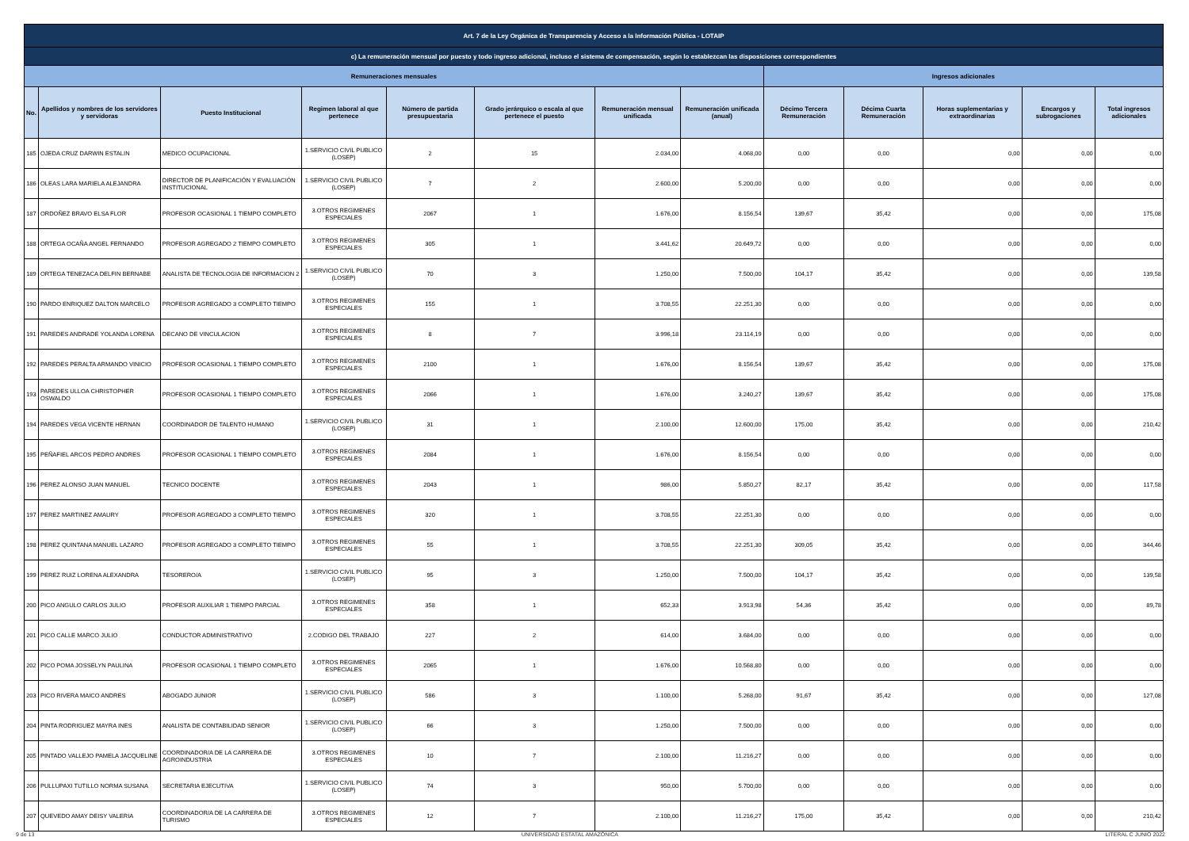| Art. 7 de la Ley Orgánica de Transparencia y Acceso a la Información Pública - LOTAIP | | | | | | | | | | | | |
| c) La remuneración mensual por puesto y todo ingreso adicional, incluso el sistema de compensación, según lo establezcan las disposiciones correspondientes | | | | | | | | | | | | |
| Remuneraciones mensuales | | | | | | | | Ingresos adicionales | | | | |
| No. | Apellidos y nombres de los servidores y servidoras | Puesto Institucional | Regimen laboral al que pertenece | Número de partida presupuestaria | Grado jerárquico o escala al que pertenece el puesto | Remuneración mensual unificada | Remuneración unificada (anual) | Décimo Tercera Remuneración | Décima Cuarta Remuneración | Horas suplementarias y extraordinarias | Encargos y subrogaciones | Total ingresos adicionales |
| 185 | OJEDA CRUZ DARWIN ESTALIN | MEDICO OCUPACIONAL | 1.SERVICIO CIVIL PUBLICO (LOSEP) | 2 | 15 | 2.034,00 | 4.068,00 | 0,00 | 0,00 | 0,00 | 0,00 | 0,00 |
| 186 | OLEAS LARA MARIELA ALEJANDRA | DIRECTOR DE PLANIFICACIÓN Y EVALUACIÓN INSTITUCIONAL | 1.SERVICIO CIVIL PUBLICO (LOSEP) | 7 | 2 | 2.600,00 | 5.200,00 | 0,00 | 0,00 | 0,00 | 0,00 | 0,00 |
| 187 | ORDOÑEZ BRAVO ELSA FLOR | PROFESOR OCASIONAL 1 TIEMPO COMPLETO | 3.OTROS REGIMENES ESPECIALES | 2067 | 1 | 1.676,00 | 8.156,54 | 139,67 | 35,42 | 0,00 | 0,00 | 175,08 |
| 188 | ORTEGA OCAÑA ANGEL FERNANDO | PROFESOR AGREGADO 2 TIEMPO COMPLETO | 3.OTROS REGIMENES ESPECIALES | 305 | 1 | 3.441,62 | 20.649,72 | 0,00 | 0,00 | 0,00 | 0,00 | 0,00 |
| 189 | ORTEGA TENEZACA DELFIN BERNABE | ANALISTA DE TECNOLOGIA DE INFORMACION 2 | 1.SERVICIO CIVIL PUBLICO (LOSEP) | 70 | 3 | 1.250,00 | 7.500,00 | 104,17 | 35,42 | 0,00 | 0,00 | 139,58 |
| 190 | PARDO ENRIQUEZ DALTON MARCELO | PROFESOR AGREGADO 3 COMPLETO TIEMPO | 3.OTROS REGIMENES ESPECIALES | 155 | 1 | 3.708,55 | 22.251,30 | 0,00 | 0,00 | 0,00 | 0,00 | 0,00 |
| 191 | PAREDES ANDRADE YOLANDA LORENA | DECANO DE VINCULACION | 3.OTROS REGIMENES ESPECIALES | 8 | 7 | 3.996,18 | 23.114,19 | 0,00 | 0,00 | 0,00 | 0,00 | 0,00 |
| 192 | PAREDES PERALTA ARMANDO VINICIO | PROFESOR OCASIONAL 1 TIEMPO COMPLETO | 3.OTROS REGIMENES ESPECIALES | 2100 | 1 | 1.676,00 | 8.156,54 | 139,67 | 35,42 | 0,00 | 0,00 | 175,08 |
| 193 | PAREDES ULLOA CHRISTOPHER OSWALDO | PROFESOR OCASIONAL 1 TIEMPO COMPLETO | 3.OTROS REGIMENES ESPECIALES | 2066 | 1 | 1.676,00 | 3.240,27 | 139,67 | 35,42 | 0,00 | 0,00 | 175,08 |
| 194 | PAREDES VEGA VICENTE HERNAN | COORDINADOR DE TALENTO HUMANO | 1.SERVICIO CIVIL PUBLICO (LOSEP) | 31 | 1 | 2.100,00 | 12.600,00 | 175,00 | 35,42 | 0,00 | 0,00 | 210,42 |
| 195 | PEÑAFIEL ARCOS PEDRO ANDRES | PROFESOR OCASIONAL 1 TIEMPO COMPLETO | 3.OTROS REGIMENES ESPECIALES | 2084 | 1 | 1.676,00 | 8.156,54 | 0,00 | 0,00 | 0,00 | 0,00 | 0,00 |
| 196 | PEREZ ALONSO JUAN MANUEL | TECNICO DOCENTE | 3.OTROS REGIMENES ESPECIALES | 2043 | 1 | 986,00 | 5.850,27 | 82,17 | 35,42 | 0,00 | 0,00 | 117,58 |
| 197 | PEREZ MARTINEZ AMAURY | PROFESOR AGREGADO 3 COMPLETO TIEMPO | 3.OTROS REGIMENES ESPECIALES | 320 | 1 | 3.708,55 | 22.251,30 | 0,00 | 0,00 | 0,00 | 0,00 | 0,00 |
| 198 | PEREZ QUINTANA MANUEL LAZARO | PROFESOR AGREGADO 3 COMPLETO TIEMPO | 3.OTROS REGIMENES ESPECIALES | 55 | 1 | 3.708,55 | 22.251,30 | 309,05 | 35,42 | 0,00 | 0,00 | 344,46 |
| 199 | PEREZ RUIZ LORENA ALEXANDRA | TESORERO/A | 1.SERVICIO CIVIL PUBLICO (LOSEP) | 95 | 3 | 1.250,00 | 7.500,00 | 104,17 | 35,42 | 0,00 | 0,00 | 139,58 |
| 200 | PICO ANGULO CARLOS JULIO | PROFESOR AUXILIAR 1 TIEMPO PARCIAL | 3.OTROS REGIMENES ESPECIALES | 358 | 1 | 652,33 | 3.913,98 | 54,36 | 35,42 | 0,00 | 0,00 | 89,78 |
| 201 | PICO CALLE MARCO JULIO | CONDUCTOR ADMINISTRATIVO | 2.CODIGO DEL TRABAJO | 227 | 2 | 614,00 | 3.684,00 | 0,00 | 0,00 | 0,00 | 0,00 | 0,00 |
| 202 | PICO POMA JOSSELYN PAULINA | PROFESOR OCASIONAL 1 TIEMPO COMPLETO | 3.OTROS REGIMENES ESPECIALES | 2065 | 1 | 1.676,00 | 10.568,80 | 0,00 | 0,00 | 0,00 | 0,00 | 0,00 |
| 203 | PICO RIVERA MAICO ANDRES | ABOGADO JUNIOR | 1.SERVICIO CIVIL PUBLICO (LOSEP) | 586 | 3 | 1.100,00 | 5.268,00 | 91,67 | 35,42 | 0,00 | 0,00 | 127,08 |
| 204 | PINTA RODRIGUEZ MAYRA INES | ANALISTA DE CONTABILIDAD SENIOR | 1.SERVICIO CIVIL PUBLICO (LOSEP) | 66 | 3 | 1.250,00 | 7.500,00 | 0,00 | 0,00 | 0,00 | 0,00 | 0,00 |
| 205 | PINTADO VALLEJO PAMELA JACQUELINE | COORDINADOR/A DE LA CARRERA DE AGROINDUSTRIA | 3.OTROS REGIMENES ESPECIALES | 10 | 7 | 2.100,00 | 11.216,27 | 0,00 | 0,00 | 0,00 | 0,00 | 0,00 |
| 206 | PULLUPAXI TUTILLO NORMA SUSANA | SECRETARIA EJECUTIVA | 1.SERVICIO CIVIL PUBLICO (LOSEP) | 74 | 3 | 950,00 | 5.700,00 | 0,00 | 0,00 | 0,00 | 0,00 | 0,00 |
| 207 | QUEVEDO AMAY DEISY VALERIA | COORDINADOR/A DE LA CARRERA DE TURISMO | 3.OTROS REGIMENES ESPECIALES | 12 | 7 | 2.100,00 | 11.216,27 | 175,00 | 35,42 | 0,00 | 0,00 | 210,42 |
9 de 13 UNIVERSIDAD ESTATAL AMAZÓNICA LITERAL C JUNIO 2022